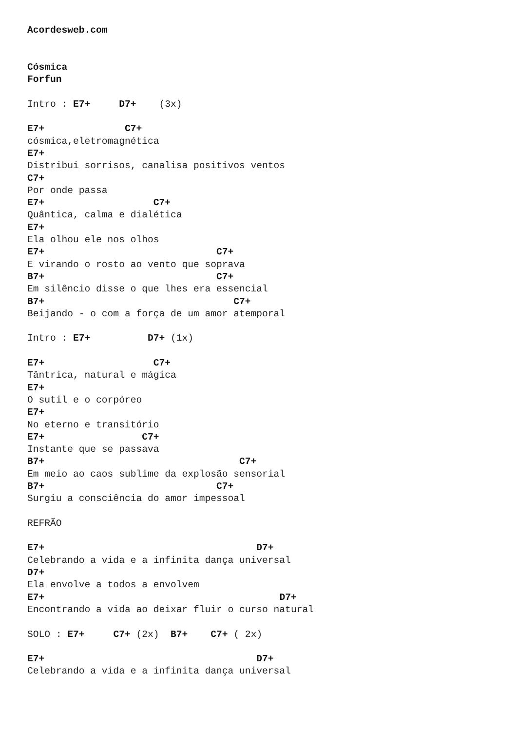Acordesweb.com


Cósmica
Forfun

Intro : E7+     D7+    (3x)

E7+              C7+
cósmica,eletromagnética
E7+
Distribui sorrisos, canalisa positivos ventos
C7+
Por onde passa
E7+                   C7+
Quântica, calma e dialética
E7+
Ela olhou ele nos olhos
E7+                              C7+
E virando o rosto ao vento que soprava
B7+                              C7+
Em silêncio disse o que lhes era essencial
B7+                                 C7+
Beijando - o com a força de um amor atemporal

Intro : E7+          D7+ (1x)

E7+                   C7+
Tântrica, natural e mágica
E7+
O sutil e o corpóreo
E7+
No eterno e transitório
E7+                 C7+
Instante que se passava
B7+                                  C7+
Em meio ao caos sublime da explosão sensorial
B7+                              C7+
Surgiu a consciência do amor impessoal

REFRÃO

E7+                                     D7+
Celebrando a vida e a infinita dança universal
D7+
Ela envolve a todos a envolvem
E7+                                         D7+
Encontrando a vida ao deixar fluir o curso natural

SOLO : E7+     C7+ (2x)  B7+    C7+ ( 2x)

E7+                                     D7+
Celebrando a vida e a infinita dança universal